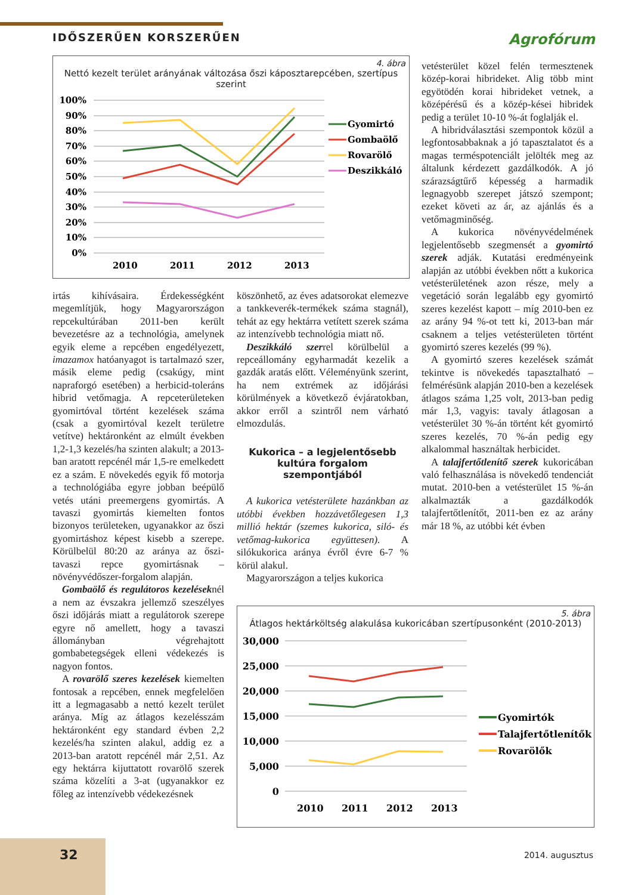IDŐSZERŰEN KORSZERŰEN Agrofórum
4. ábra
Nettó kezelt terület arányának változása őszi káposztarepcében, szertípus szerint
100%
90%
80%
70%
60%
50%
40%
30%
20%
10%
0%
2010
2011
2012
2013
Gyomirtó
Gombaölő
Rovarölő
Deszikkáló
irtás kihívásaira. Érdekességként megemlítjük, hogy Magyarországon repcekultúrában 2011-ben került bevezetésre az a technológia, amelynek egyik eleme a repcében engedélyezett, imazamox hatóanyagot is tartalmazó szer, másik eleme pedig (csakúgy, mint napraforgó esetében) a herbicid-toleráns hibrid vetőmagja. A repceterületeken gyomirtóval történt kezelések száma (csak a gyomirtóval kezelt területre vetítve) hektáronként az elmúlt években 1,2-1,3 kezelés/ha szinten alakult; a 2013-ban aratott repcénél már 1,5-re emelkedett ez a szám. E növekedés egyik fő motorja a technológiába egyre jobban beépülő vetés utáni preemergens gyomirtás. A tavaszi gyomirtás kiemelten fontos bizonyos területeken, ugyanakkor az őszi gyomirtáshoz képest kisebb a szerepe. Körülbelül 80:20 az aránya az őszi-tavaszi repce gyomirtásnak – növényvédőszer-forgalom alapján.
Gombaölő és regulátoros kezeléseknél a nem az évszakra jellemző szeszélyes őszi időjárás miatt a regulátorok szerepe egyre nő amellett, hogy a tavaszi állományban végrehajtott gombabetegségek elleni védekezés is nagyon fontos.
A rovarölő szeres kezelések kiemelten fontosak a repcében, ennek megfelelően itt a legmagasabb a nettó kezelt terület aránya. Míg az átlagos kezelésszám hektáronként egy standard évben 2,2 kezelés/ha szinten alakul, addig ez a 2013-ban aratott repcénél már 2,51. Az egy hektárra kijuttatott rovarölő szerek száma közelíti a 3-at (ugyanakkor ez főleg az intenzívebb védekezésnek
köszönhető, az éves adatsorokat elemezve a tankkeverék-termékek száma stagnál), tehát az egy hektárra vetített szerek száma az intenzívebb technológia miatt nő.
Deszikkáló szerrel körülbelül a repceállomány egyharmadát kezelik a gazdák aratás előtt. Véleményünk szerint, ha nem extrémek az időjárási körülmények a következő évjáratokban, akkor erről a szintről nem várható elmozdulás.
Kukorica – a legjelentősebb kultúra forgalom szempontjából
A kukorica vetésterülete hazánkban az utóbbi években hozzávetőlegesen 1,3 millió hektár (szemes kukorica, siló- és vetőmag-kukorica együttesen). A silókukorica aránya évről évre 6-7 % körül alakul.
Magyarországon a teljes kukorica
vetésterület közel felén termesztenek közép-korai hibrideket. Alig több mint egyötödén korai hibrideket vetnek, a középérésű és a közép-kései hibridek pedig a terület 10-10 %-át foglalják el.
A hibridválasztási szempontok közül a legfontosabbaknak a jó tapasztalatot és a magas terméspotenciált jelölték meg az általunk kérdezett gazdálkodók. A jó szárazságtűrő képesség a harmadik legnagyobb szerepet játszó szempont; ezeket követi az ár, az ajánlás és a vetőmagminőség.
A kukorica növényvédelmének legjelentősebb szegmensét a gyomirtó szerek adják. Kutatási eredményeink alapján az utóbbi években nőtt a kukorica vetésterületének azon része, mely a vegetáció során legalább egy gyomirtó szeres kezelést kapott – míg 2010-ben ez az arány 94 %-ot tett ki, 2013-ban már csaknem a teljes vetésterületen történt gyomirtó szeres kezelés (99 %).
A gyomirtó szeres kezelések számát tekintve is növekedés tapasztalható – felmérésünk alapján 2010-ben a kezelések átlagos száma 1,25 volt, 2013-ban pedig már 1,3, vagyis: tavaly átlagosan a vetésterület 30 %-án történt két gyomirtó szeres kezelés, 70 %-án pedig egy alkalommal használtak herbicidet.
A talajfertőtlenítő szerek kukoricában való felhasználása is növekedő tendenciát mutat. 2010-ben a vetésterület 15 %-án alkalmazták a gazdálkodók talajfertőtlenítőt, 2011-ben ez az arány már 18 %, az utóbbi két évben
5. ábra
Átlagos hektárköltség alakulása kukoricában szertípusonként (2010-2013)
30,000
25,000
20,000
15,000
10,000
5,000
0
2010
2011
2012
2013
Gyomirtók
Talajfertőtlenítők
Rovarölők
32 2014. augusztus